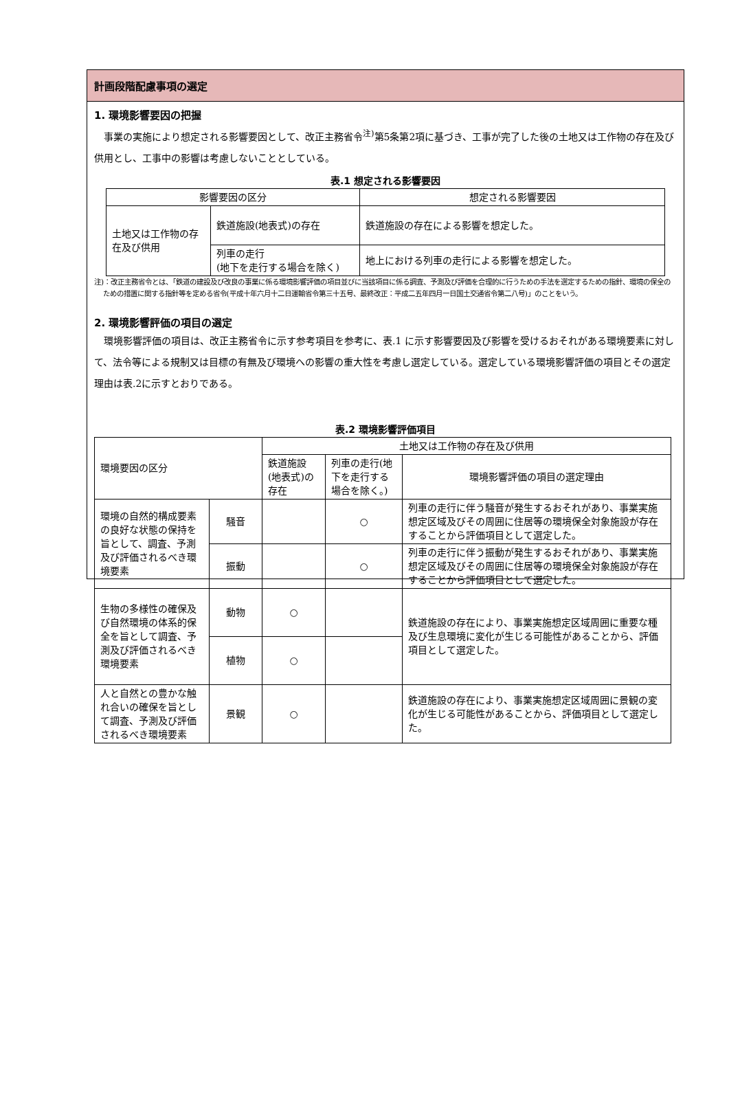計画段階配慮事項の選定
1. 環境影響要因の把握
事業の実施により想定される影響要因として、改正主務省令<sup>注)</sup>第5条第2項に基づき、工事が完了した後の土地又は工作物の存在及び供用とし、工事中の影響は考慮しないこととしている。
表.1 想定される影響要因
| 影響要因の区分 | | 想定される影響要因 |
| --- | --- | --- |
| 土地又は工作物の存在及び供用 | 鉄道施設(地表式)の存在 | 鉄道施設の存在による影響を想定した。 |
| | 列車の走行 (地下を走行する場合を除く) | 地上における列車の走行による影響を想定した。 |
注)：改正主務省令とは、「鉄道の建設及び改良の事業に係る環境影響評価の項目並びに当該項目に係る調査、予測及び評価を合理的に行うための手法を選定するための指針、環境の保全のための措置に関する指針等を定める省令(平成十年六月十二日運輸省令第三十五号、最終改正：平成二五年四月一日国土交通省令第二八号)」のことをいう。
2. 環境影響評価の項目の選定
環境影響評価の項目は、改正主務省令に示す参考項目を参考に、表.1 に示す影響要因及び影響を受けるおそれがある環境要素に対して、法令等による規制又は目標の有無及び環境への影響の重大性を考慮し選定している。選定している環境影響評価の項目とその選定理由は表.2に示すとおりである。
表.2 環境影響評価項目
| 環境要因の区分 | | 土地又は工作物の存在及び供用 | | |
| --- | --- | --- | --- | --- |
| | | 鉄道施設(地表式)の存在 | 列車の走行(地下を走行する場合を除く。) | 環境影響評価の項目の選定理由 |
| 環境の自然的構成要素の良好な状態の保持を旨として、調査、予測及び評価されるべき環境要素 | 騒音 | | ○ | 列車の走行に伴う騒音が発生するおそれがあり、事業実施想定区域及びその周囲に住居等の環境保全対象施設が存在することから評価項目として選定した。 |
| | 振動 | | ○ | 列車の走行に伴う振動が発生するおそれがあり、事業実施想定区域及びその周囲に住居等の環境保全対象施設が存在することから評価項目として選定した。 |
| 生物の多様性の確保及び自然環境の体系的保全を旨として調査、予測及び評価されるべき環境要素 | 動物 | ○ | | 鉄道施設の存在により、事業実施想定区域周囲に重要な種及び生息環境に変化が生じる可能性があることから、評価項目として選定した。 |
| | 植物 | ○ | | |
| 人と自然との豊かな触れ合いの確保を旨として調査、予測及び評価されるべき環境要素 | 景観 | ○ | | 鉄道施設の存在により、事業実施想定区域周囲に景観の変化が生じる可能性があることから、評価項目として選定した。 |